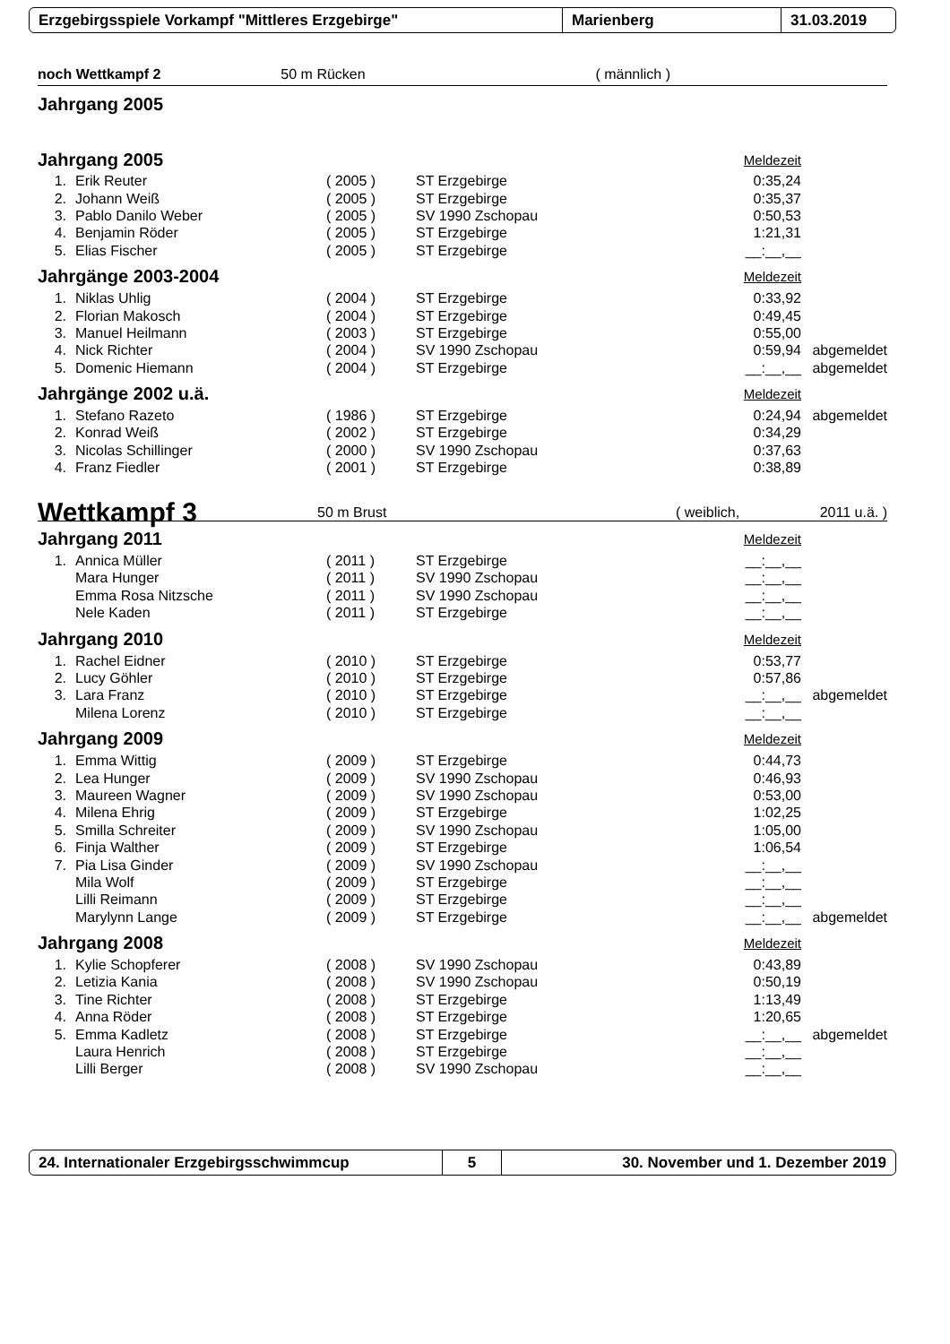Erzgebirgsspiele Vorkampf "Mittleres Erzgebirge" Marienberg 31.03.2019
| noch Wettkampf 2 | 50 m Rücken | ( männlich ) | |
| Jahrgang 2005 | | | |
| Jahrgang 2005 Meldezeit | | | | | |
| 1. | Erik Reuter | ( 2005 ) | ST Erzgebirge | 0:35,24 | |
| 2. | Johann Weiß | ( 2005 ) | ST Erzgebirge | 0:35,37 | |
| 3. | Pablo Danilo Weber | ( 2005 ) | SV 1990 Zschopau | 0:50,53 | |
| 4. | Benjamin Röder | ( 2005 ) | ST Erzgebirge | 1:21,31 | |
| 5. | Elias Fischer | ( 2005 ) | ST Erzgebirge | __:__,__ | |
| Jahrgänge 2003-2004 Meldezeit | | | | | |
| 1. | Niklas Uhlig | ( 2004 ) | ST Erzgebirge | 0:33,92 | |
| 2. | Florian Makosch | ( 2004 ) | ST Erzgebirge | 0:49,45 | |
| 3. | Manuel Heilmann | ( 2003 ) | ST Erzgebirge | 0:55,00 | |
| 4. | Nick Richter | ( 2004 ) | SV 1990 Zschopau | 0:59,94 | abgemeldet |
| 5. | Domenic Hiemann | ( 2004 ) | ST Erzgebirge | __:__,__ | abgemeldet |
| Jahrgänge 2002 u.ä. Meldezeit | | | | | |
| 1. | Stefano Razeto | ( 1986 ) | ST Erzgebirge | 0:24,94 | abgemeldet |
| 2. | Konrad Weiß | ( 2002 ) | ST Erzgebirge | 0:34,29 | |
| 3. | Nicolas Schillinger | ( 2000 ) | SV 1990 Zschopau | 0:37,63 | |
| 4. | Franz Fiedler | ( 2001 ) | ST Erzgebirge | 0:38,89 | |
| Wettkampf 3 | 50 m Brust | ( weiblich, | 2011 u.ä. ) |
| Jahrgang 2011 Meldezeit | | | | | |
| 1. | Annica Müller | ( 2011 ) | ST Erzgebirge | __:__,__ | |
| | Mara Hunger | ( 2011 ) | SV 1990 Zschopau | __:__,__ | |
| | Emma Rosa Nitzsche | ( 2011 ) | SV 1990 Zschopau | __:__,__ | |
| | Nele Kaden | ( 2011 ) | ST Erzgebirge | __:__,__ | |
| Jahrgang 2010 Meldezeit | | | | | |
| 1. | Rachel Eidner | ( 2010 ) | ST Erzgebirge | 0:53,77 | |
| 2. | Lucy Göhler | ( 2010 ) | ST Erzgebirge | 0:57,86 | |
| 3. | Lara Franz | ( 2010 ) | ST Erzgebirge | __:__,__ | abgemeldet |
| | Milena Lorenz | ( 2010 ) | ST Erzgebirge | __:__,__ | |
| Jahrgang 2009 Meldezeit | | | | | |
| 1. | Emma Wittig | ( 2009 ) | ST Erzgebirge | 0:44,73 | |
| 2. | Lea Hunger | ( 2009 ) | SV 1990 Zschopau | 0:46,93 | |
| 3. | Maureen Wagner | ( 2009 ) | SV 1990 Zschopau | 0:53,00 | |
| 4. | Milena Ehrig | ( 2009 ) | ST Erzgebirge | 1:02,25 | |
| 5. | Smilla Schreiter | ( 2009 ) | SV 1990 Zschopau | 1:05,00 | |
| 6. | Finja Walther | ( 2009 ) | ST Erzgebirge | 1:06,54 | |
| 7. | Pia Lisa Ginder | ( 2009 ) | SV 1990 Zschopau | __:__,__ | |
| | Mila Wolf | ( 2009 ) | ST Erzgebirge | __:__,__ | |
| | Lilli Reimann | ( 2009 ) | ST Erzgebirge | __:__,__ | |
| | Marylynn Lange | ( 2009 ) | ST Erzgebirge | __:__,__ | abgemeldet |
| Jahrgang 2008 Meldezeit | | | | | |
| 1. | Kylie Schopferer | ( 2008 ) | SV 1990 Zschopau | 0:43,89 | |
| 2. | Letizia Kania | ( 2008 ) | SV 1990 Zschopau | 0:50,19 | |
| 3. | Tine Richter | ( 2008 ) | ST Erzgebirge | 1:13,49 | |
| 4. | Anna Röder | ( 2008 ) | ST Erzgebirge | 1:20,65 | |
| 5. | Emma Kadletz | ( 2008 ) | ST Erzgebirge | __:__,__ | abgemeldet |
| | Laura Henrich | ( 2008 ) | ST Erzgebirge | __:__,__ | |
| | Lilli Berger | ( 2008 ) | SV 1990 Zschopau | __:__,__ | |
24. Internationaler Erzgebirgsschwimmcup 5
30. November und 1. Dezember 2019